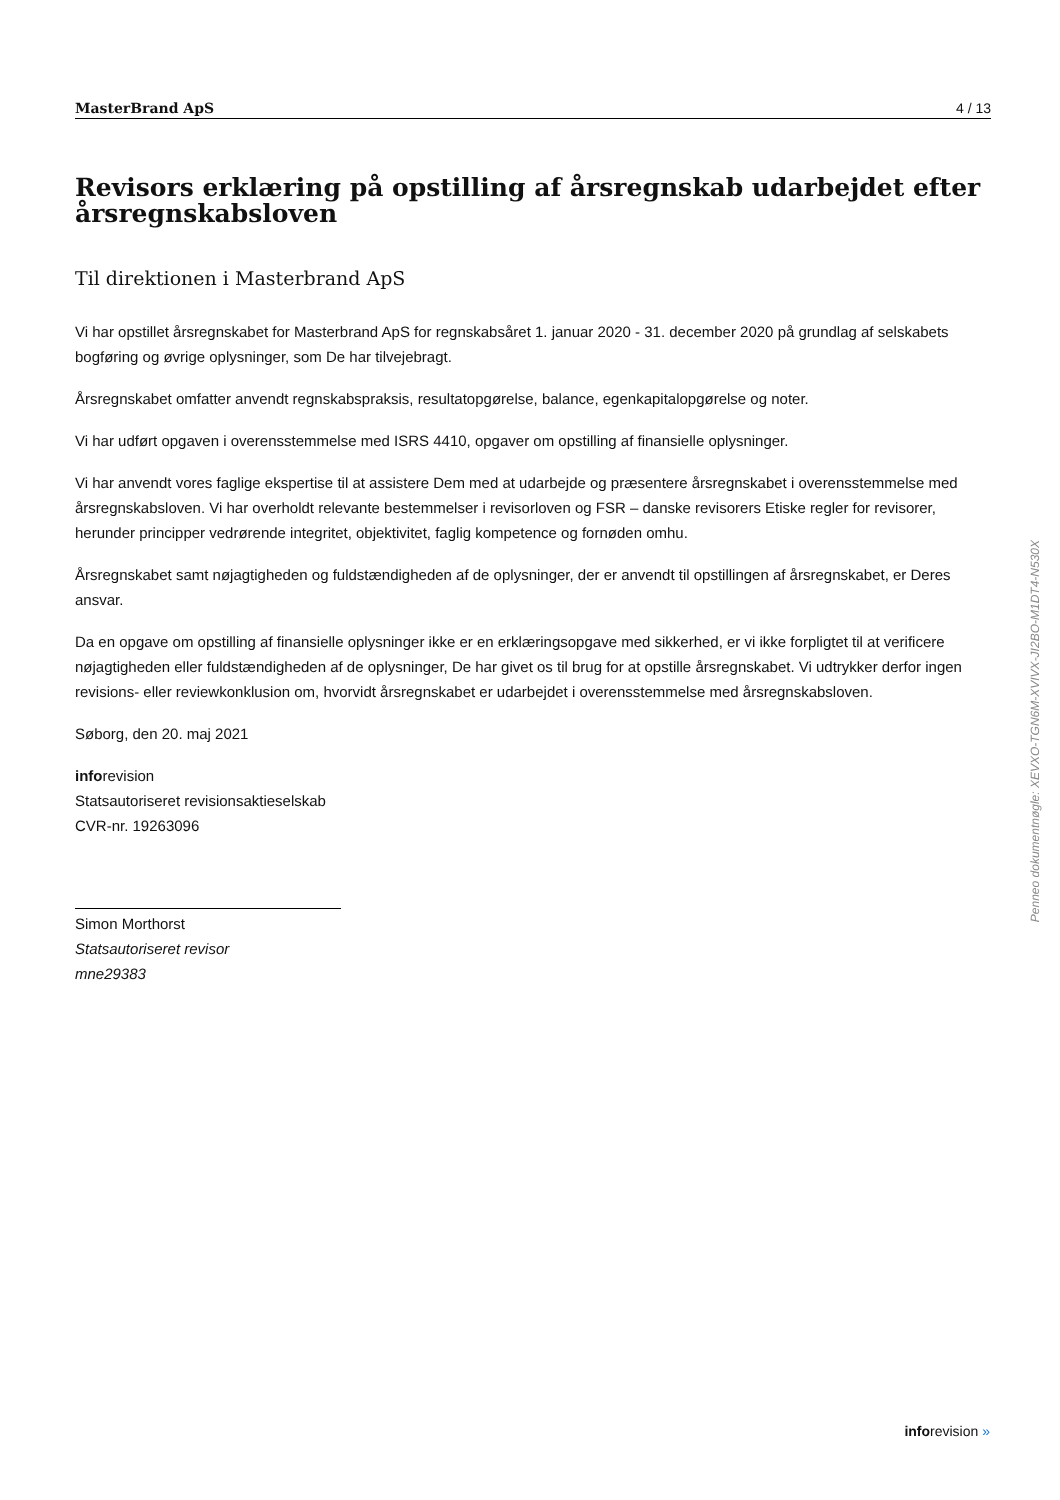MasterBrand ApS 4 / 13
Revisors erklæring på opstilling af årsregnskab udarbejdet efter årsregnskabsloven
Til direktionen i Masterbrand ApS
Vi har opstillet årsregnskabet for Masterbrand ApS for regnskabsåret 1. januar 2020 - 31. december 2020 på grundlag af selskabets bogføring og øvrige oplysninger, som De har tilvejebragt.
Årsregnskabet omfatter anvendt regnskabspraksis, resultatopgørelse, balance, egenkapitalopgørelse og noter.
Vi har udført opgaven i overensstemmelse med ISRS 4410, opgaver om opstilling af finansielle oplysninger.
Vi har anvendt vores faglige ekspertise til at assistere Dem med at udarbejde og præsentere årsregnskabet i overensstemmelse med årsregnskabsloven. Vi har overholdt relevante bestemmelser i revisorloven og FSR – danske revisorers Etiske regler for revisorer, herunder principper vedrørende integritet, objektivitet, faglig kompetence og fornøden omhu.
Årsregnskabet samt nøjagtigheden og fuldstændigheden af de oplysninger, der er anvendt til opstillingen af årsregnskabet, er Deres ansvar.
Da en opgave om opstilling af finansielle oplysninger ikke er en erklæringsopgave med sikkerhed, er vi ikke forpligtet til at verificere nøjagtigheden eller fuldstændigheden af de oplysninger, De har givet os til brug for at opstille årsregnskabet. Vi udtrykker derfor ingen revisions- eller reviewkonklusion om, hvorvidt årsregnskabet er udarbejdet i overensstemmelse med årsregnskabsloven.
Søborg, den 20. maj 2021
inforevision
Statsautoriseret revisionsaktieselskab
CVR-nr. 19263096
Simon Morthorst
Statsautoriseret revisor
mne29383
Penneo dokumentnøgle: XEVXO-TGN6M-XVIVX-JI2BO-M1DT4-N530X
inforevision »